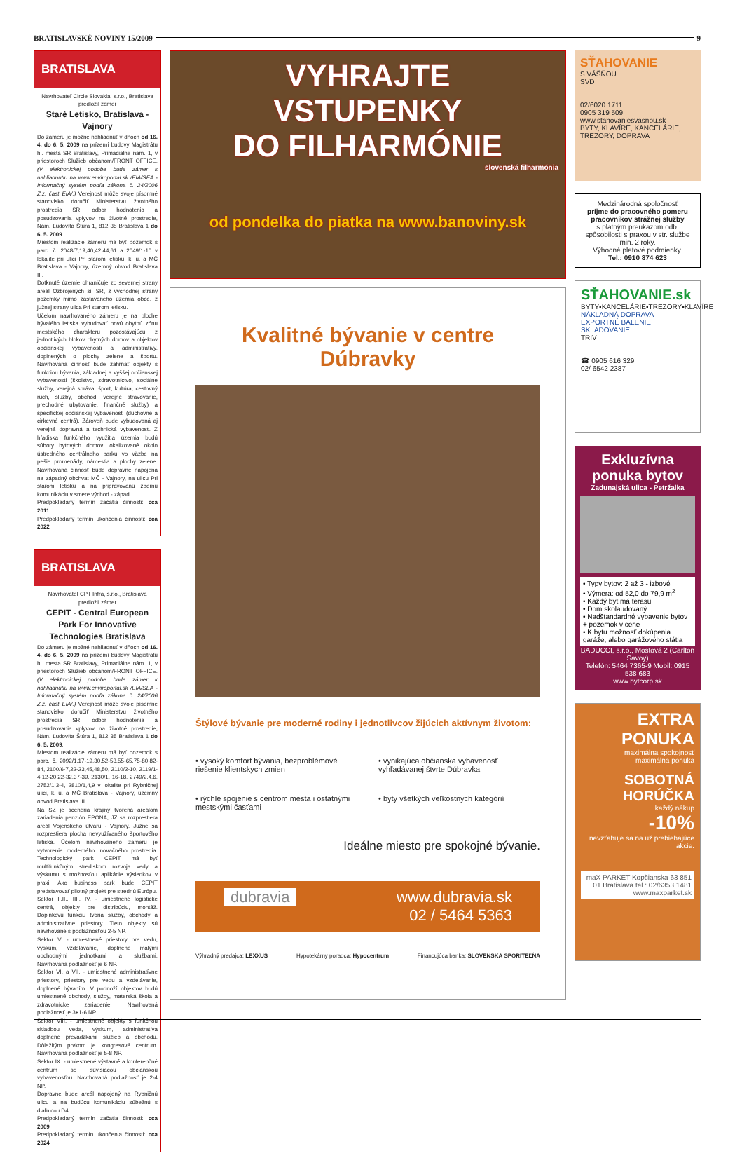BRATISLAVSKÉ NOVINY 15/2009 9
BRATISLAVA
Navrhovateľ Circle Slovakia, s.r.o., Bratislava predložil zámer
Staré Letisko, Bratislava - Vajnory
Do zámeru je možné nahliadnuť v dňoch od 16. 4. do 6. 5. 2009 na prízemí budovy Magistrátu hl. mesta SR Bratislavy, Primaciálne nám. 1, v priestoroch Služieb občanom/FRONT OFFICE. (V elektronickej podobe bude zámer k nahliadnutiu na www.enviroportal.sk /EIA/SEA - Informačný systém podľa zákona č. 24/2006 Z.z. časť EIA/.) Verejnosť môže svoje písomné stanovisko doručiť Ministerstvu životného prostredia SR, odbor hodnotenia a posudzovania vplyvov na životné prostredie, Nám. Ľudovíta Štúra 1, 812 35 Bratislava 1 do 6. 5. 2009.
Miestom realizácie zámeru má byť pozemok s parc. č. 2048/7,19,40,42,44,61 a 2049/1-10 v lokalite pri ulici Pri starom letisku, k. ú. a MČ Bratislava - Vajnory, územný obvod Bratislava III.
Dotknuté územie ohraničuje zo severnej strany areál Ozbrojených síl SR, z východnej strany pozemky mimo zastavaného územia obce, z južnej strany ulica Pri starom letisku.
Účelom navrhovaného zámeru je na ploche bývalého letiska vybudovať novú obytnú zónu mestského charakteru pozostávajúcu z jednotlivých blokov obytných domov a objektov občianskej vybavenosti a administratívy, doplnených o plochy zelene a športu. Navrhovaná činnosť bude zahŕňať objekty s funkciou bývania, základnej a vyššej občianskej vybavenosti (školstvo, zdravotníctvo, sociálne služby, verejná správa, šport, kultúra, cestovný ruch, služby, obchod, verejné stravovanie, prechodné ubytovanie, finančné služby) a špecifickej občianskej vybavenosti (duchovné a cirkevné centrá). Zároveň bude vybudovaná aj verejná dopravná a technická vybavenosť. Z hľadiska funkčného využitia územia budú súbory bytových domov lokalizované okolo ústredného centrálneho parku vo väzbe na pešie promenády, námestia a plochy zelene. Navrhovaná činnosť bude dopravne napojená na západný obchvat MČ - Vajnory, na ulicu Pri starom letisku a na pripravovanú zbernú komunikáciu v smere východ - západ.
Predpokladaný termín začatia činnosti: cca 2011
Predpokladaný termín ukončenia činnosti: cca 2022
BRATISLAVA
Navrhovateľ CPT Infra, s.r.o., Bratislava predložil zámer
CEPIT - Central European Park For Innovative Technologies Bratislava
Do zámeru je možné nahliadnuť v dňoch od 16. 4. do 6. 5. 2009 na prízemí budovy Magistrátu hl. mesta SR Bratislavy, Primaciálne nám. 1, v priestoroch Služieb občanom/FRONT OFFICE. (V elektronickej podobe bude zámer k nahliadnutiu na www.enviroportal.sk /EIA/SEA - Informačný systém podľa zákona č. 24/2006 Z.z. časť EIA/.) Verejnosť môže svoje písomné stanovisko doručiť Ministerstvu životného prostredia SR, odbor hodnotenia a posudzovania vplyvov na životné prostredie, Nám. Ľudovíta Štúra 1, 812 35 Bratislava 1 do 6. 5. 2009.
Miestom realizácie zámeru má byť pozemok s parc. č. 2092/1,17-19,30,52-53,55-65,75-80,82-84, 2100/6-7,22-23,45,48,50, 2110/2-10, 2119/1-4,12-20,22-32,37-39, 2130/1, 16-18, 2749/2,4,6, 2752/1,3-4, 2810/1,4,9 v lokalite pri Rybničnej ulici, k. ú. a MČ Bratislava - Vajnory, územný obvod Bratislava III.
Na SZ je scenéria krajiny tvorená areálom zariadenia penzión EPONA, JZ sa rozprestiera areál Vojenského útvaru - Vajnory. Južne sa rozprestiera plocha nevyužívaného športového letiska. Účelom navrhovaného zámeru je vytvorenie moderného inovačného prostredia. Technologický park CEPIT má byť multifunkčným strediskom rozvoja vedy a výskumu s možnosťou aplikácie výsledkov v praxi. Ako business park bude CEPIT predstavovať pilotný projekt pre strednú Európu.
Sektor I.,II., III., IV. - umiestnené logistické centrá, objekty pre distribúciu, montáž. Doplnkovú funkciu tvoria služby, obchody a administratívne priestory. Tieto objekty sú navrhované s podlažnosťou 2-5 NP.
Sektor V. - umiestnené priestory pre vedu, výskum, vzdelávanie, doplnené malými obchodnými jednotkami a službami. Navrhovaná podlažnosť je 6 NP.
Sektor VI. a VII. - umiestnené administratívne priestory, priestory pre vedu a vzdelávanie, doplnené bývaním. V podnoží objektov budú umiestnené obchody, služby, materská škola a zdravotnícke zariadenie. Navrhovaná podlažnosť je 3+1-6 NP.
Sektor VIII. - umiestnené objekty s funkčnou skladbou veda, výskum, administratíva doplnené prevádzkami služieb a obchodu. Dôležitým prvkom je kongresové centrum. Navrhovaná podlažnosť je 5-8 NP.
Sektor IX. - umiestnené výstavné a konferenčné centrum so súvisiacou občianskou vybavenosťou. Navrhovaná podlažnosť je 2-4 NP.
Dopravne bude areál napojený na Rybničnú ulicu a na budúcu komunikáciu súbežnú s diaľnicou D4.
Predpokladaný termín začatia činnosti: cca 2009
Predpokladaný termín ukončenia činnosti: cca 2024
VYHRAJTE
VSTUPENKY
DO FILHARMÓNIE
slovenská filharmónia
od pondelka do piatka na www.banoviny.sk
Kvalitné bývanie v centre Dúbravky
Štýlové bývanie pre moderné rodiny i jednotlivcov žijúcich aktívnym životom:
• vysoký komfort bývania, bezproblémové riešenie klientskych zmien
• vynikajúca občianska vybavenosť vyhľadávanej štvrte Dúbravka
• rýchle spojenie s centrom mesta i ostatnými mestskými časťami
• byty všetkých veľkostných kategórií
Ideálne miesto pre spokojné bývanie.
dubravia www.dubravia.sk
02 / 5464 5363
Výhradný predajca: LEXXUS Hypotekárny poradca: Hypocentrum Financujúca banka: SLOVENSKÁ SPORITEĽŇA
SŤAHOVANIE
S VÁŠŇOU
SVD
02/6020 1711
0905 319 509
www.stahovaniesvasnou.sk
BYTY, KLAVÍRE, KANCELÁRIE, TREZORY, DOPRAVA
Medzinárodná spoločnosť
príjme do pracovného pomeru pracovníkov strážnej služby
s platným preukazom odb. spôsobilosti s praxou v str. službe min. 2 roky.
Výhodné platové podmienky.
Tel.: 0910 874 623
SŤAHOVANIE.sk
BYTY▪KANCELÁRIE▪TREZORY▪KLAVÍRE
NÁKLADNÁ DOPRAVA
EXPORTNÉ BALENIE
SKLADOVANIE
TRIV
☎ 0905 616 329
02/ 6542 2387
Exkluzívna ponuka bytov
Zadunajská ulica - Petržalka
• Typy bytov: 2 až 3 - izbové
• Výmera: od 52,0 do 79,9 m<sup>2</sup>
• Každý byt má terasu
• Dom skolaudovaný
• Nadštandardné vybavenie bytov + pozemok v cene
• K bytu možnosť dokúpenia garáže, alebo garážového státia
BADUCCI, s.r.o., Mostová 2 (Carlton Savoy)
Telefón: 5464 7365-9 Mobil: 0915 538 683
www.bytcorp.sk
EXTRA PONUKA
maximálna spokojnosť
maximálna ponuka
SOBOTNÁ HORÚČKA
každý nákup
-10%
nevzťahuje sa na už prebiehajúce akcie.
maX PARKET Kopčianska 63 851 01 Bratislava tel.: 02/6353 1481 www.maxparket.sk